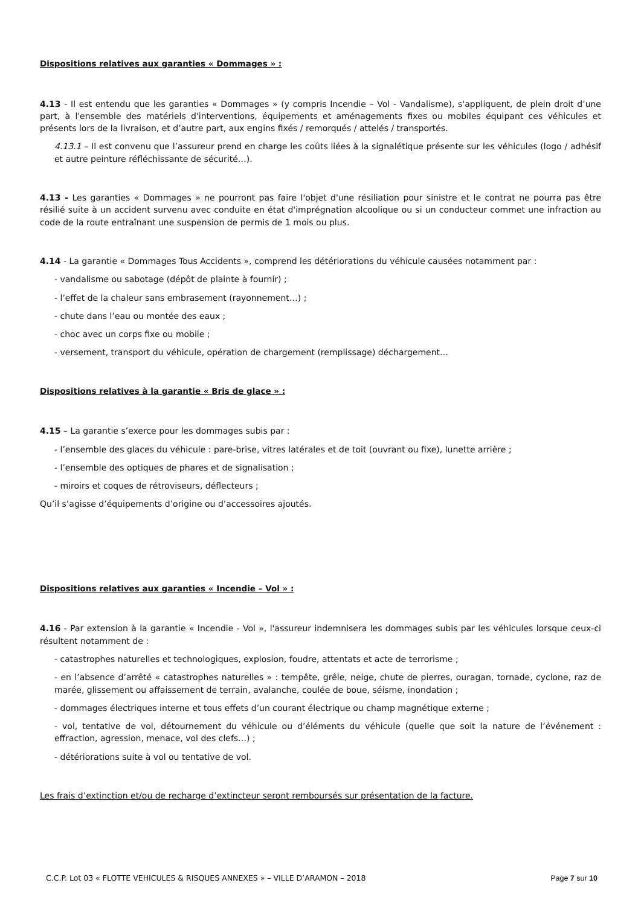Dispositions relatives aux garanties « Dommages » :
4.13 - Il est entendu que les garanties « Dommages » (y compris Incendie – Vol - Vandalisme), s'appliquent, de plein droit d’une part, à l'ensemble des matériels d'interventions, équipements et aménagements fixes ou mobiles équipant ces véhicules et présents lors de la livraison, et d’autre part, aux engins fixés / remorqués / attelés / transportés.
4.13.1 – Il est convenu que l’assureur prend en charge les coûts liées à la signalétique présente sur les véhicules (logo / adhésif et autre peinture réfléchissante de sécurité…).
4.13 - Les garanties « Dommages » ne pourront pas faire l'objet d'une résiliation pour sinistre et le contrat ne pourra pas être résilié suite à un accident survenu avec conduite en état d'imprégnation alcoolique ou si un conducteur commet une infraction au code de la route entraînant une suspension de permis de 1 mois ou plus.
4.14 - La garantie « Dommages Tous Accidents », comprend les détériorations du véhicule causées notamment par :
- vandalisme ou sabotage (dépôt de plainte à fournir) ;
- l’effet de la chaleur sans embrasement (rayonnement…) ;
- chute dans l’eau ou montée des eaux ;
- choc avec un corps fixe ou mobile ;
- versement, transport du véhicule, opération de chargement (remplissage) déchargement…
Dispositions relatives à la garantie « Bris de glace » :
4.15 – La garantie s’exerce pour les dommages subis par :
- l’ensemble des glaces du véhicule : pare-brise, vitres latérales et de toit (ouvrant ou fixe), lunette arrière ;
- l’ensemble des optiques de phares et de signalisation ;
- miroirs et coques de rétroviseurs, déflecteurs ;
Qu’il s’agisse d’équipements d’origine ou d’accessoires ajoutés.
Dispositions relatives aux garanties « Incendie – Vol » :
4.16 - Par extension à la garantie « Incendie - Vol », l'assureur indemnisera les dommages subis par les véhicules lorsque ceux-ci résultent notamment de :
- catastrophes naturelles et technologiques, explosion, foudre, attentats et acte de terrorisme ;
- en l’absence d’arrêté « catastrophes naturelles » : tempête, grêle, neige, chute de pierres, ouragan, tornade, cyclone, raz de marée, glissement ou affaissement de terrain, avalanche, coulée de boue, séisme, inondation ;
- dommages électriques interne et tous effets d’un courant électrique ou champ magnétique externe ;
- vol, tentative de vol, détournement du véhicule ou d’éléments du véhicule (quelle que soit la nature de l’événement : effraction, agression, menace, vol des clefs…) ;
- détériorations suite à vol ou tentative de vol.
Les frais d’extinction et/ou de recharge d’extincteur seront remboursés sur présentation de la facture.
C.C.P. Lot 03 « FLOTTE VEHICULES & RISQUES ANNEXES » – VILLE D’ARAMON – 2018 Page 7 sur 10